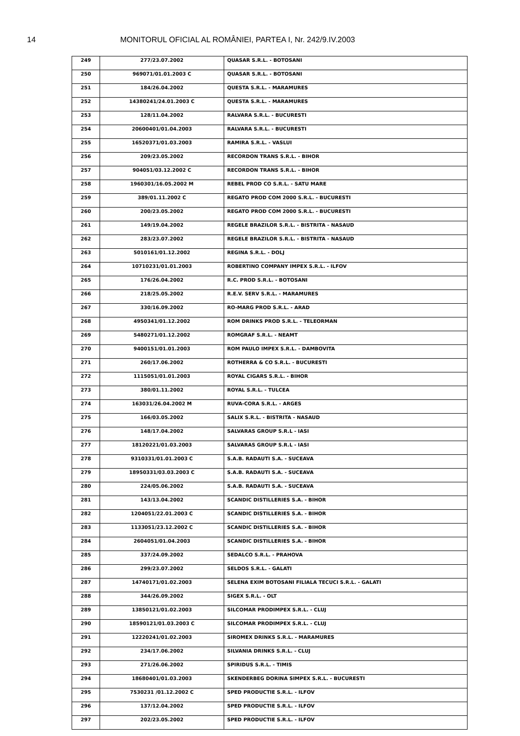14 MONITORUL OFICIAL AL ROMÂNIEI, PARTEA I, Nr. 242/9.IV.2003
| 249 | 277/23.07.2002 | QUASAR S.R.L. - BOTOSANI |
| 250 | 969071/01.01.2003 C | QUASAR S.R.L. - BOTOSANI |
| 251 | 184/26.04.2002 | QUESTA S.R.L. - MARAMURES |
| 252 | 14380241/24.01.2003 C | QUESTA S.R.L. - MARAMURES |
| 253 | 128/11.04.2002 | RALVARA S.R.L. - BUCURESTI |
| 254 | 20600401/01.04.2003 | RALVARA S.R.L. - BUCURESTI |
| 255 | 16520371/01.03.2003 | RAMIRA S.R.L. - VASLUI |
| 256 | 209/23.05.2002 | RECORDON TRANS S.R.L. - BIHOR |
| 257 | 904051/03.12.2002 C | RECORDON TRANS S.R.L. - BIHOR |
| 258 | 1960301/16.05.2002 M | REBEL PROD CO S.R.L. - SATU MARE |
| 259 | 389/01.11.2002 C | REGATO PROD COM 2000 S.R.L. - BUCURESTI |
| 260 | 200/23.05.2002 | REGATO PROD COM 2000 S.R.L. - BUCURESTI |
| 261 | 149/19.04.2002 | REGELE BRAZILOR S.R.L. - BISTRITA - NASAUD |
| 262 | 283/23.07.2002 | REGELE BRAZILOR S.R.L. - BISTRITA - NASAUD |
| 263 | 5010161/01.12.2002 | REGINA S.R.L. - DOLJ |
| 264 | 10710231/01.01.2003 | ROBERTINO COMPANY IMPEX S.R.L. - ILFOV |
| 265 | 176/26.04.2002 | R.C. PROD S.R.L. - BOTOSANI |
| 266 | 218/25.05.2002 | R.E.V. SERV S.R.L. - MARAMURES |
| 267 | 330/16.09.2002 | RO-MARG PROD S.R.L. - ARAD |
| 268 | 4950341/01.12.2002 | ROM DRINKS PROD S.R.L. - TELEORMAN |
| 269 | 5480271/01.12.2002 | ROMGRAF S.R.L. - NEAMT |
| 270 | 9400151/01.01.2003 | ROM PAULO IMPEX S.R.L. - DAMBOVITA |
| 271 | 260/17.06.2002 | ROTHERRA & CO S.R.L. - BUCURESTI |
| 272 | 1115051/01.01.2003 | ROYAL CIGARS S.R.L. - BIHOR |
| 273 | 380/01.11.2002 | ROYAL S.R.L. - TULCEA |
| 274 | 163031/26.04.2002 M | RUVA-CORA S.R.L. - ARGES |
| 275 | 166/03.05.2002 | SALIX S.R.L. - BISTRITA - NASAUD |
| 276 | 148/17.04.2002 | SALVARAS GROUP S.R.L - IASI |
| 277 | 18120221/01.03.2003 | SALVARAS GROUP S.R.L - IASI |
| 278 | 9310331/01.01.2003 C | S.A.B. RADAUTI S.A. - SUCEAVA |
| 279 | 18950331/03.03.2003 C | S.A.B. RADAUTI S.A. - SUCEAVA |
| 280 | 224/05.06.2002 | S.A.B. RADAUTI S.A. - SUCEAVA |
| 281 | 143/13.04.2002 | SCANDIC DISTILLERIES S.A. - BIHOR |
| 282 | 1204051/22.01.2003 C | SCANDIC DISTILLERIES S.A. - BIHOR |
| 283 | 1133051/23.12.2002 C | SCANDIC DISTILLERIES S.A. - BIHOR |
| 284 | 2604051/01.04.2003 | SCANDIC DISTILLERIES S.A. - BIHOR |
| 285 | 337/24.09.2002 | SEDALCO S.R.L. - PRAHOVA |
| 286 | 299/23.07.2002 | SELDOS S.R.L. - GALATI |
| 287 | 14740171/01.02.2003 | SELENA EXIM BOTOSANI FILIALA TECUCI S.R.L. - GALATI |
| 288 | 344/26.09.2002 | SIGEX S.R.L. - OLT |
| 289 | 13850121/01.02.2003 | SILCOMAR PRODIMPEX S.R.L. - CLUJ |
| 290 | 18590121/01.03.2003 C | SILCOMAR PRODIMPEX S.R.L. - CLUJ |
| 291 | 12220241/01.02.2003 | SIROMEX DRINKS S.R.L. - MARAMURES |
| 292 | 234/17.06.2002 | SILVANIA DRINKS S.R.L. - CLUJ |
| 293 | 271/26.06.2002 | SPIRIDUS S.R.L. - TIMIS |
| 294 | 18680401/01.03.2003 | SKENDERBEG DORINA SIMPEX S.R.L. - BUCURESTI |
| 295 | 7530231 /01.12.2002 C | SPED PRODUCTIE S.R.L. - ILFOV |
| 296 | 137/12.04.2002 | SPED PRODUCTIE S.R.L. - ILFOV |
| 297 | 202/23.05.2002 | SPED PRODUCTIE S.R.L. - ILFOV |